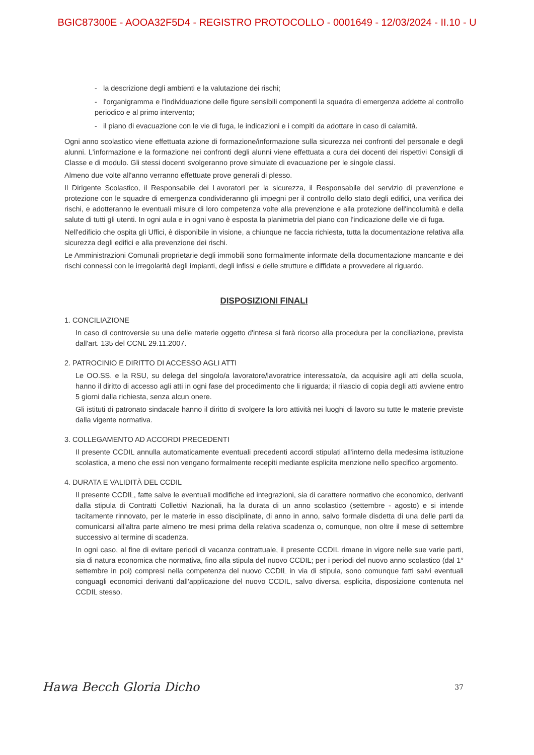BGIC87300E - AOOA32F5D4 - REGISTRO PROTOCOLLO - 0001649 - 12/03/2024 - II.10 - U
- la descrizione degli ambienti e la valutazione dei rischi;
- l'organigramma e l'individuazione delle figure sensibili componenti la squadra di emergenza addette al controllo periodico e al primo intervento;
- il piano di evacuazione con le vie di fuga, le indicazioni e i compiti da adottare in caso di calamità.
Ogni anno scolastico viene effettuata azione di formazione/informazione sulla sicurezza nei confronti del personale e degli alunni. L'informazione e la formazione nei confronti degli alunni viene effettuata a cura dei docenti dei rispettivi Consigli di Classe e di modulo. Gli stessi docenti svolgeranno prove simulate di evacuazione per le singole classi.
Almeno due volte all'anno verranno effettuate prove generali di plesso.
Il Dirigente Scolastico, il Responsabile dei Lavoratori per la sicurezza, il Responsabile del servizio di prevenzione e protezione con le squadre di emergenza condivideranno gli impegni per il controllo dello stato degli edifici, una verifica dei rischi, e adotteranno le eventuali misure di loro competenza volte alla prevenzione e alla protezione dell'incolumità e della salute di tutti gli utenti. In ogni aula e in ogni vano è esposta la planimetria del piano con l'indicazione delle vie di fuga.
Nell'edificio che ospita gli Uffici, è disponibile in visione, a chiunque ne faccia richiesta, tutta la documentazione relativa alla sicurezza degli edifici e alla prevenzione dei rischi.
Le Amministrazioni Comunali proprietarie degli immobili sono formalmente informate della documentazione mancante e dei rischi connessi con le irregolarità degli impianti, degli infissi e delle strutture e diffidate a provvedere al riguardo.
DISPOSIZIONI FINALI
1. CONCILIAZIONE
In caso di controversie su una delle materie oggetto d'intesa si farà ricorso alla procedura per la conciliazione, prevista dall'art. 135 del CCNL 29.11.2007.
2. PATROCINIO E DIRITTO DI ACCESSO AGLI ATTI
Le OO.SS. e la RSU, su delega del singolo/a lavoratore/lavoratrice interessato/a, da acquisire agli atti della scuola, hanno il diritto di accesso agli atti in ogni fase del procedimento che li riguarda; il rilascio di copia degli atti avviene entro 5 giorni dalla richiesta, senza alcun onere.
Gli istituti di patronato sindacale hanno il diritto di svolgere la loro attività nei luoghi di lavoro su tutte le materie previste dalla vigente normativa.
3. COLLEGAMENTO AD ACCORDI PRECEDENTI
Il presente CCDIL annulla automaticamente eventuali precedenti accordi stipulati all'interno della medesima istituzione scolastica, a meno che essi non vengano formalmente recepiti mediante esplicita menzione nello specifico argomento.
4. DURATA E VALIDITÀ DEL CCDIL
Il presente CCDIL, fatte salve le eventuali modifiche ed integrazioni, sia di carattere normativo che economico, derivanti dalla stipula di Contratti Collettivi Nazionali, ha la durata di un anno scolastico (settembre - agosto) e si intende tacitamente rinnovato, per le materie in esso disciplinate, di anno in anno, salvo formale disdetta di una delle parti da comunicarsi all'altra parte almeno tre mesi prima della relativa scadenza o, comunque, non oltre il mese di settembre successivo al termine di scadenza.
In ogni caso, al fine di evitare periodi di vacanza contrattuale, il presente CCDIL rimane in vigore nelle sue varie parti, sia di natura economica che normativa, fino alla stipula del nuovo CCDIL; per i periodi del nuovo anno scolastico (dal 1° settembre in poi) compresi nella competenza del nuovo CCDIL in via di stipula, sono comunque fatti salvi eventuali conguagli economici derivanti dall'applicazione del nuovo CCDIL, salvo diversa, esplicita, disposizione contenuta nel CCDIL stesso.
Hawa Becch Gloria Dicho 37